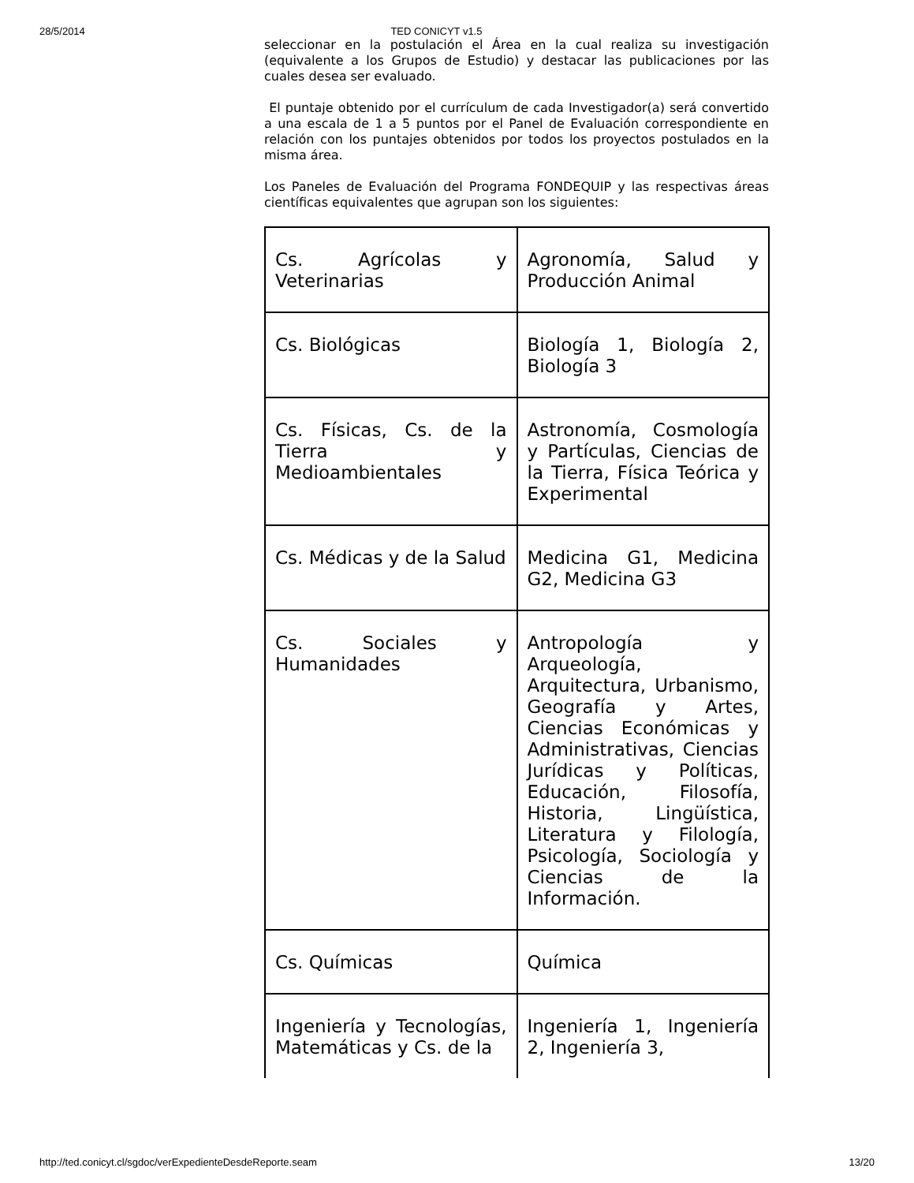28/5/2014 TED CONICYT v1.5
seleccionar en la postulación el Área en la cual realiza su investigación (equivalente a los Grupos de Estudio) y destacar las publicaciones por las cuales desea ser evaluado.
El puntaje obtenido por el currículum de cada Investigador(a) será convertido a una escala de 1 a 5 puntos por el Panel de Evaluación correspondiente en relación con los puntajes obtenidos por todos los proyectos postulados en la misma área.
Los Paneles de Evaluación del Programa FONDEQUIP y las respectivas áreas científicas equivalentes que agrupan son los siguientes:
| Cs. Agrícolas y Veterinarias | Agronomía, Salud y Producción Animal |
| Cs. Biológicas | Biología 1, Biología 2, Biología 3 |
| Cs. Físicas, Cs. de la Tierra y Medioambientales | Astronomía, Cosmología y Partículas, Ciencias de la Tierra, Física Teórica y Experimental |
| Cs. Médicas y de la Salud | Medicina G1, Medicina G2, Medicina G3 |
| Cs. Sociales y Humanidades | Antropología y Arqueología, Arquitectura, Urbanismo, Geografía y Artes, Ciencias Económicas y Administrativas, Ciencias Jurídicas y Políticas, Educación, Filosofía, Historia, Lingüística, Literatura y Filología, Psicología, Sociología y Ciencias de la Información. |
| Cs. Químicas | Química |
| Ingeniería y Tecnologías, Matemáticas y Cs. de la | Ingeniería 1, Ingeniería 2, Ingeniería 3, |
http://ted.conicyt.cl/sgdoc/verExpedienteDesdeReporte.seam 13/20